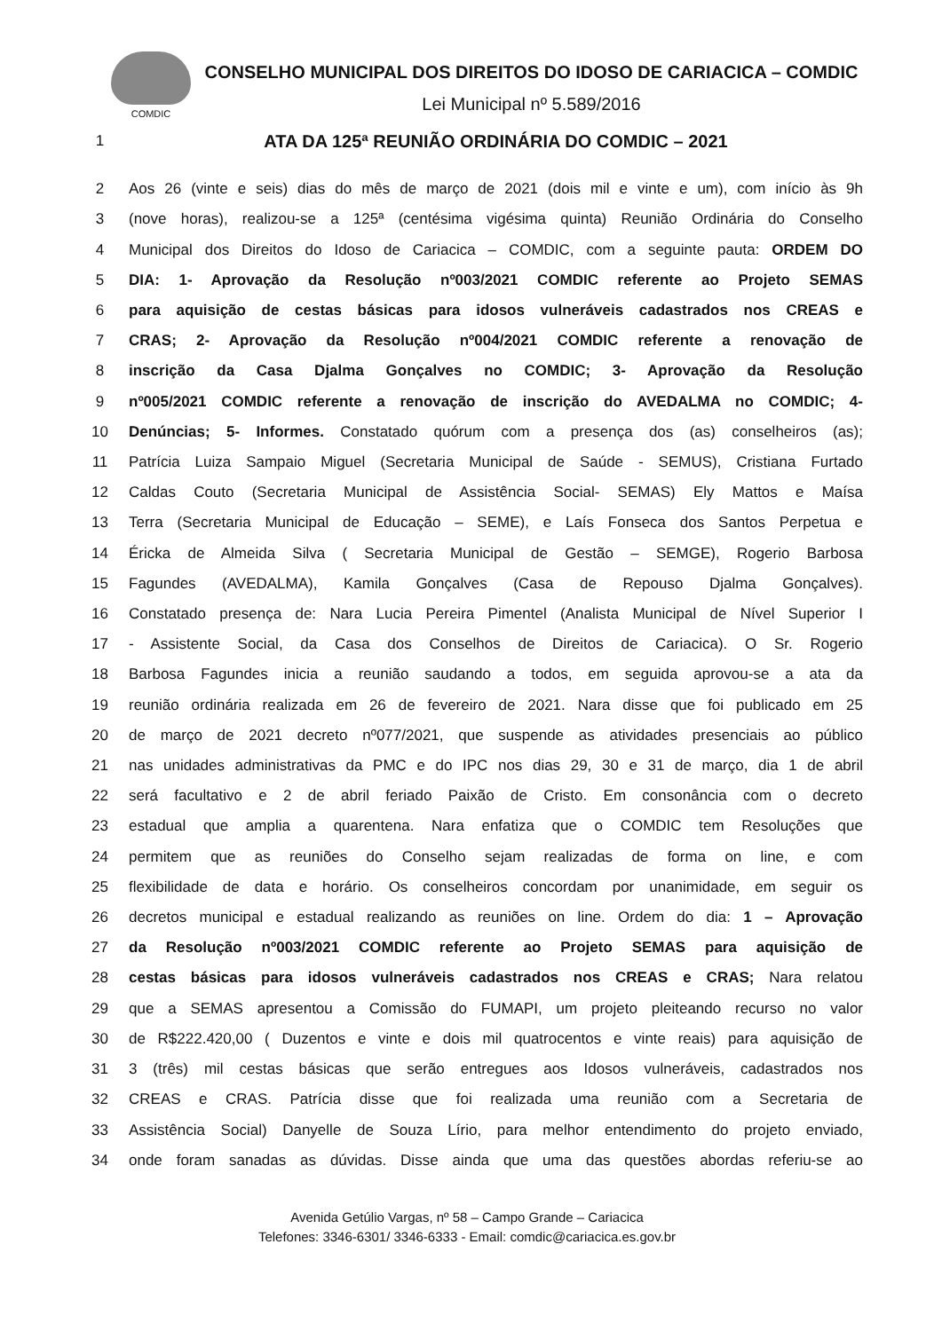COMDIC
CONSELHO MUNICIPAL DOS DIREITOS DO IDOSO DE CARIACICA – COMDIC
Lei Municipal nº 5.589/2016
1 ATA DA 125ª REUNIÃO ORDINÁRIA DO COMDIC – 2021
2 Aos 26 (vinte e seis) dias do mês de março de 2021 (dois mil e vinte e um), com início às 9h
3 (nove horas), realizou-se a 125ª (centésima vigésima quinta) Reunião Ordinária do Conselho
4 Municipal dos Direitos do Idoso de Cariacica – COMDIC, com a seguinte pauta: ORDEM DO
5 DIA: 1- Aprovação da Resolução nº003/2021 COMDIC referente ao Projeto SEMAS
6 para aquisição de cestas básicas para idosos vulneráveis cadastrados nos CREAS e
7 CRAS; 2- Aprovação da Resolução nº004/2021 COMDIC referente a renovação de
8 inscrição da Casa Djalma Gonçalves no COMDIC; 3- Aprovação da Resolução
9 nº005/2021 COMDIC referente a renovação de inscrição do AVEDALMA no COMDIC; 4-
10 Denúncias; 5- Informes. Constatado quórum com a presença dos (as) conselheiros (as);
11 Patrícia Luiza Sampaio Miguel (Secretaria Municipal de Saúde - SEMUS), Cristiana Furtado
12 Caldas Couto (Secretaria Municipal de Assistência Social- SEMAS) Ely Mattos e Maísa
13 Terra (Secretaria Municipal de Educação – SEME), e Laís Fonseca dos Santos Perpetua e
14 Éricka de Almeida Silva ( Secretaria Municipal de Gestão – SEMGE), Rogerio Barbosa
15 Fagundes (AVEDALMA), Kamila Gonçalves (Casa de Repouso Djalma Gonçalves).
16 Constatado presença de: Nara Lucia Pereira Pimentel (Analista Municipal de Nível Superior I
17 - Assistente Social, da Casa dos Conselhos de Direitos de Cariacica). O Sr. Rogerio
18 Barbosa Fagundes inicia a reunião saudando a todos, em seguida aprovou-se a ata da
19 reunião ordinária realizada em 26 de fevereiro de 2021. Nara disse que foi publicado em 25
20 de março de 2021 decreto nº077/2021, que suspende as atividades presenciais ao público
21 nas unidades administrativas da PMC e do IPC nos dias 29, 30 e 31 de março, dia 1 de abril
22 será facultativo e 2 de abril feriado Paixão de Cristo. Em consonância com o decreto
23 estadual que amplia a quarentena. Nara enfatiza que o COMDIC tem Resoluções que
24 permitem que as reuniões do Conselho sejam realizadas de forma on line, e com
25 flexibilidade de data e horário. Os conselheiros concordam por unanimidade, em seguir os
26 decretos municipal e estadual realizando as reuniões on line. Ordem do dia: 1 – Aprovação
27 da Resolução nº003/2021 COMDIC referente ao Projeto SEMAS para aquisição de
28 cestas básicas para idosos vulneráveis cadastrados nos CREAS e CRAS; Nara relatou
29 que a SEMAS apresentou a Comissão do FUMAPI, um projeto pleiteando recurso no valor
30 de R$222.420,00 ( Duzentos e vinte e dois mil quatrocentos e vinte reais) para aquisição de
31 3 (três) mil cestas básicas que serão entregues aos Idosos vulneráveis, cadastrados nos
32 CREAS e CRAS. Patrícia disse que foi realizada uma reunião com a Secretaria de
33 Assistência Social) Danyelle de Souza Lírio, para melhor entendimento do projeto enviado,
34 onde foram sanadas as dúvidas. Disse ainda que uma das questões abordas referiu-se ao
Avenida Getúlio Vargas, nº 58 – Campo Grande – Cariacica
Telefones: 3346-6301/ 3346-6333 - Email: comdic@cariacica.es.gov.br